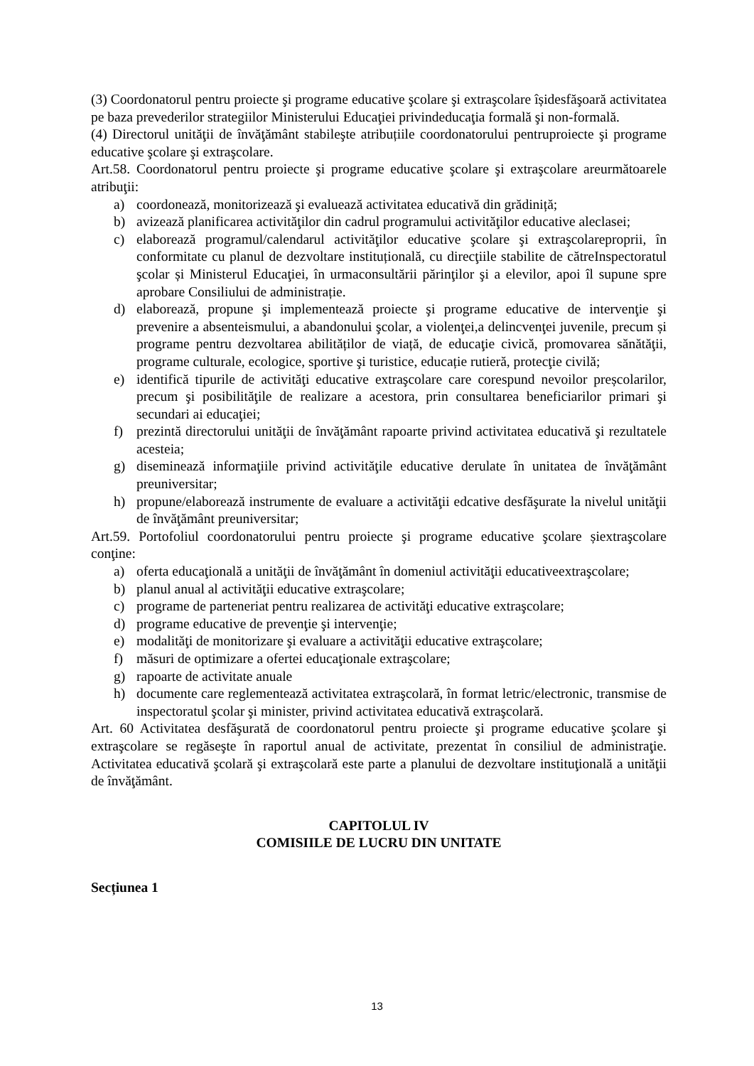(3) Coordonatorul pentru proiecte şi programe educative şcolare şi extraşcolare îșidesfăşoară activitatea pe baza prevederilor strategiilor Ministerului Educaţiei privindeducaţia formală şi non-formală.
(4) Directorul unităţii de învăţământ stabileşte atribuțiile coordonatorului pentruproiecte şi programe educative şcolare şi extraşcolare.
Art.58. Coordonatorul pentru proiecte şi programe educative şcolare şi extraşcolare areurmătoarele atribuţii:
a) coordonează, monitorizează şi evaluează activitatea educativă din grădiniță;
b) avizează planificarea activităţilor din cadrul programului activităţilor educative aleclasei;
c) elaborează programul/calendarul activităţilor educative şcolare şi extraşcolareproprii, în conformitate cu planul de dezvoltare instituțională, cu direcţiile stabilite de cătreInspectoratul şcolar și Ministerul Educaţiei, în urmaconsultării părinţilor şi a elevilor, apoi îl supune spre aprobare Consiliului de administrație.
d) elaborează, propune şi implementează proiecte şi programe educative de intervenţie şi prevenire a absenteismului, a abandonului şcolar, a violenţei,a delincvenţei juvenile, precum și programe pentru dezvoltarea abilităților de viață, de educaţie civică, promovarea sănătăţii, programe culturale, ecologice, sportive şi turistice, educație rutieră, protecţie civilă;
e) identifică tipurile de activităţi educative extraşcolare care corespund nevoilor preșcolarilor, precum şi posibilităţile de realizare a acestora, prin consultarea beneficiarilor primari şi secundari ai educaţiei;
f) prezintă directorului unităţii de învăţământ rapoarte privind activitatea educativă şi rezultatele acesteia;
g) diseminează informaţiile privind activităţile educative derulate în unitatea de învăţământ preuniversitar;
h) propune/elaborează instrumente de evaluare a activităţii edcative desfăşurate la nivelul unităţii de învăţământ preuniversitar;
Art.59. Portofoliul coordonatorului pentru proiecte şi programe educative şcolare șiextraşcolare conţine:
a) oferta educaţională a unităţii de învăţământ în domeniul activităţii educativeextraşcolare;
b) planul anual al activităţii educative extraşcolare;
c) programe de parteneriat pentru realizarea de activităţi educative extraşcolare;
d) programe educative de prevenţie şi intervenţie;
e) modalităţi de monitorizare şi evaluare a activităţii educative extraşcolare;
f) măsuri de optimizare a ofertei educaţionale extraşcolare;
g) rapoarte de activitate anuale
h) documente care reglementează activitatea extraşcolară, în format letric/electronic, transmise de inspectoratul şcolar şi minister, privind activitatea educativă extraşcolară.
Art. 60 Activitatea desfăşurată de coordonatorul pentru proiecte şi programe educative şcolare şi extraşcolare se regăseşte în raportul anual de activitate, prezentat în consiliul de administraţie. Activitatea educativă şcolară şi extraşcolară este parte a planului de dezvoltare instituţională a unităţii de învăţământ.
CAPITOLUL IV
COMISIILE DE LUCRU DIN UNITATE
Secțiunea 1
13